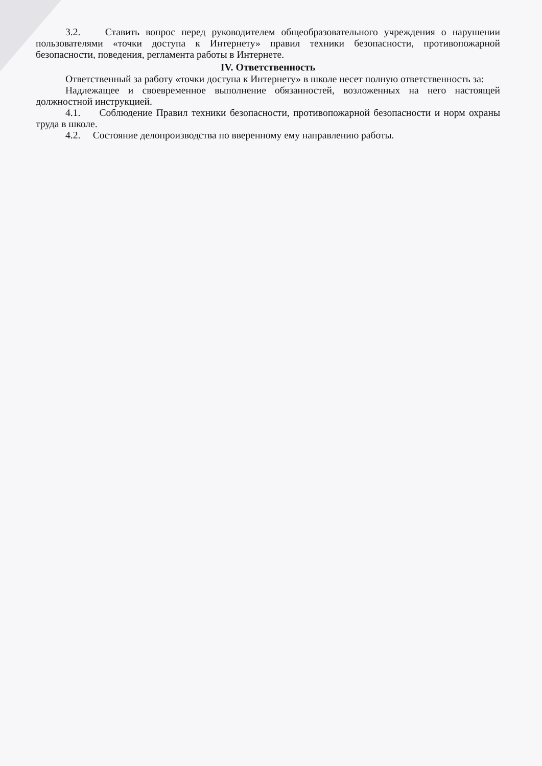3.2. Ставить вопрос перед руководителем общеобразовательного учреждения о нарушении пользователями «точки доступа к Интернету» правил техники безопасности, противопожарной безопасности, поведения, регламента работы в Интернете.
IV. Ответственность
Ответственный за работу «точки доступа к Интернету» в школе несет полную ответственность за:
Надлежащее и своевременное выполнение обязанностей, возложенных на него настоящей должностной инструкцией.
4.1. Соблюдение Правил техники безопасности, противопожарной безопасности и норм охраны труда в школе.
4.2. Состояние делопроизводства по вверенному ему направлению работы.